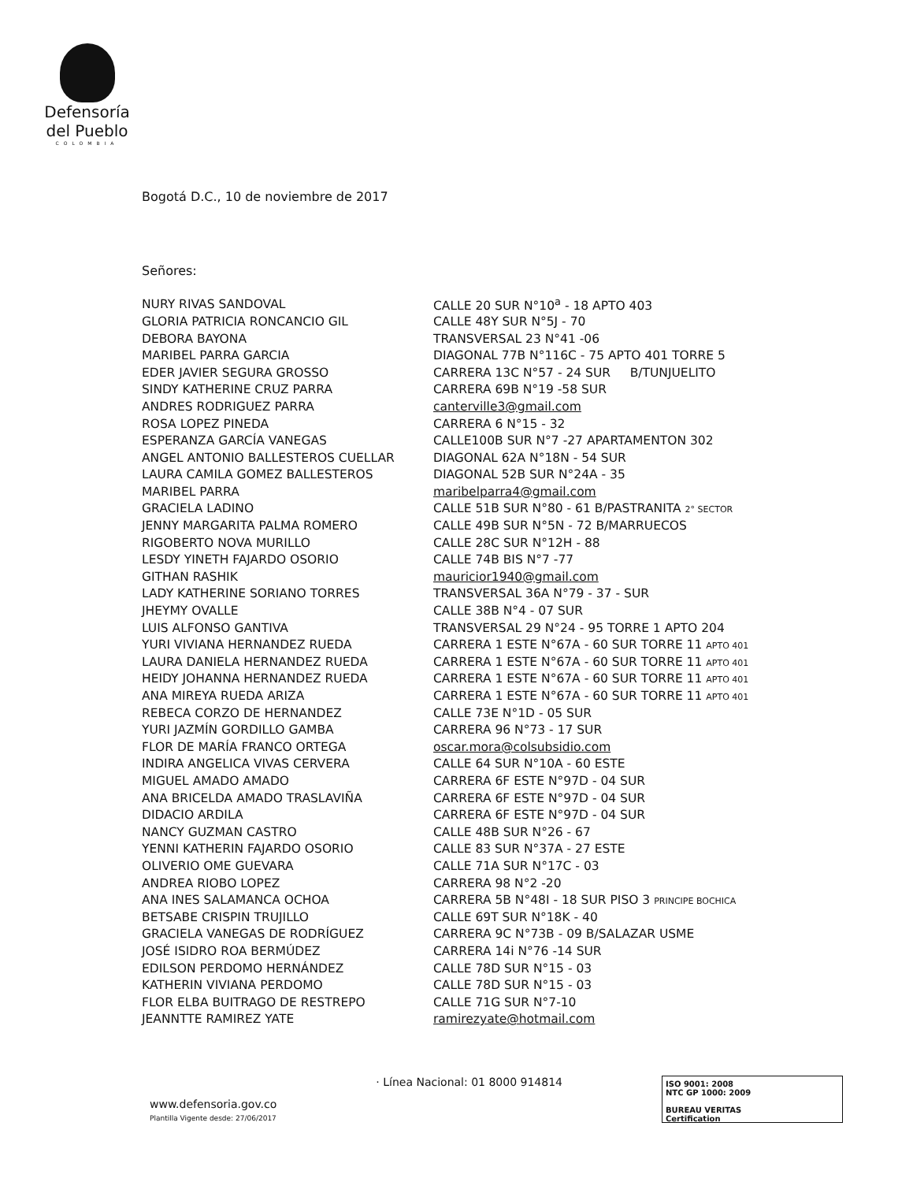Defensoría
del Pueblo
COLOMBIA
Bogotá D.C., 10 de noviembre de 2017
Señores:
| NURY RIVAS SANDOVAL | CALLE 20 SUR N°10<sup>a</sup> - 18 APTO 403 |
| GLORIA PATRICIA RONCANCIO GIL | CALLE 48Y SUR N°5J - 70 |
| DEBORA BAYONA | TRANSVERSAL 23 N°41 -06 |
| MARIBEL PARRA GARCIA | DIAGONAL 77B N°116C - 75 APTO 401 TORRE 5 |
| EDER JAVIER SEGURA GROSSO | CARRERA 13C N°57 - 24 SUR B/TUNJUELITO |
| SINDY KATHERINE CRUZ PARRA | CARRERA 69B N°19 -58 SUR |
| ANDRES RODRIGUEZ PARRA | canterville3@gmail.com |
| ROSA LOPEZ PINEDA | CARRERA 6 N°15 - 32 |
| ESPERANZA GARCÍA VANEGAS | CALLE100B SUR N°7 -27 APARTAMENTON 302 |
| ANGEL ANTONIO BALLESTEROS CUELLAR | DIAGONAL 62A N°18N - 54 SUR |
| LAURA CAMILA GOMEZ BALLESTEROS | DIAGONAL 52B SUR N°24A - 35 |
| MARIBEL PARRA | maribelparra4@gmail.com |
| GRACIELA LADINO | CALLE 51B SUR N°80 - 61 B/PASTRANITA 2° SECTOR |
| JENNY MARGARITA PALMA ROMERO | CALLE 49B SUR N°5N - 72 B/MARRUECOS |
| RIGOBERTO NOVA MURILLO | CALLE 28C SUR N°12H - 88 |
| LESDY YINETH FAJARDO OSORIO | CALLE 74B BIS N°7 -77 |
| GITHAN RASHIK | mauricior1940@gmail.com |
| LADY KATHERINE SORIANO TORRES | TRANSVERSAL 36A N°79 - 37 - SUR |
| JHEYMY OVALLE | CALLE 38B N°4 - 07 SUR |
| LUIS ALFONSO GANTIVA | TRANSVERSAL 29 N°24 - 95 TORRE 1 APTO 204 |
| YURI VIVIANA HERNANDEZ RUEDA | CARRERA 1 ESTE N°67A - 60 SUR TORRE 11 APTO 401 |
| LAURA DANIELA HERNANDEZ RUEDA | CARRERA 1 ESTE N°67A - 60 SUR TORRE 11 APTO 401 |
| HEIDY JOHANNA HERNANDEZ RUEDA | CARRERA 1 ESTE N°67A - 60 SUR TORRE 11 APTO 401 |
| ANA MIREYA RUEDA ARIZA | CARRERA 1 ESTE N°67A - 60 SUR TORRE 11 APTO 401 |
| REBECA CORZO DE HERNANDEZ | CALLE 73E N°1D - 05 SUR |
| YURI JAZMÍN GORDILLO GAMBA | CARRERA 96 N°73 - 17 SUR |
| FLOR DE MARÍA FRANCO ORTEGA | oscar.mora@colsubsidio.com |
| INDIRA ANGELICA VIVAS CERVERA | CALLE 64 SUR N°10A - 60 ESTE |
| MIGUEL AMADO AMADO | CARRERA 6F ESTE N°97D - 04 SUR |
| ANA BRICELDA AMADO TRASLAVIÑA | CARRERA 6F ESTE N°97D - 04 SUR |
| DIDACIO ARDILA | CARRERA 6F ESTE N°97D - 04 SUR |
| NANCY GUZMAN CASTRO | CALLE 48B SUR N°26 - 67 |
| YENNI KATHERIN FAJARDO OSORIO | CALLE 83 SUR N°37A - 27 ESTE |
| OLIVERIO OME GUEVARA | CALLE 71A SUR N°17C - 03 |
| ANDREA RIOBO LOPEZ | CARRERA 98 N°2 -20 |
| ANA INES SALAMANCA OCHOA | CARRERA 5B N°48I - 18 SUR PISO 3 PRINCIPE BOCHICA |
| BETSABE CRISPIN TRUJILLO | CALLE 69T SUR N°18K - 40 |
| GRACIELA VANEGAS DE RODRÍGUEZ | CARRERA 9C N°73B - 09 B/SALAZAR USME |
| JOSÉ ISIDRO ROA BERMÚDEZ | CARRERA 14i N°76 -14 SUR |
| EDILSON PERDOMO HERNÁNDEZ | CALLE 78D SUR N°15 - 03 |
| KATHERIN VIVIANA PERDOMO | CALLE 78D SUR N°15 - 03 |
| FLOR ELBA BUITRAGO DE RESTREPO | CALLE 71G SUR N°7-10 |
| JEANNTTE RAMIREZ YATE | ramirezyate@hotmail.com |
www.defensoria.gov.co
Plantilla Vigente desde: 27/06/2017
· Línea Nacional: 01 8000 914814
ISO 9001: 2008
NTC GP 1000: 2009
BUREAU VERITAS
Certification